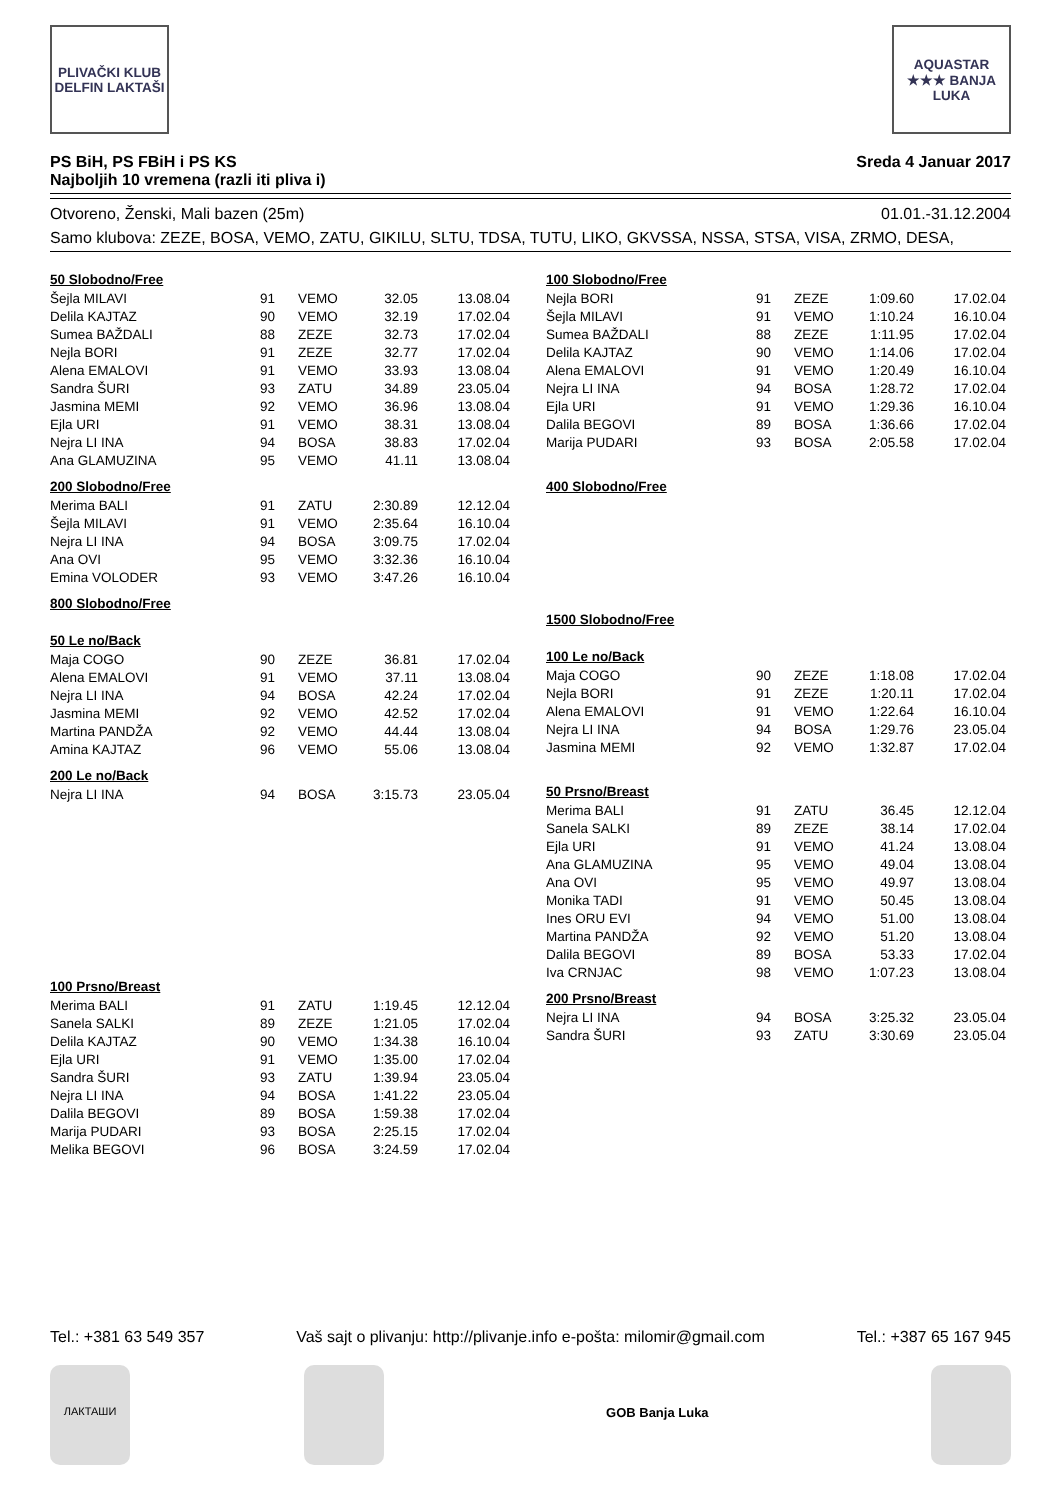PLIVAČKI KLUB DELFIN LAKTAŠI
AQUASTAR ★★★ BANJA LUKA
PS BiH, PS FBiH i PS KS
Najboljih 10 vremena (razli iti pliva i)
Sreda 4 Januar 2017
Otvoreno, Ženski, Mali bazen (25m) 01.01.-31.12.2004
Samo klubova: ZEZE, BOSA, VEMO, ZATU, GIKILU, SLTU, TDSA, TUTU, LIKO, GKVSSA, NSSA, STSA, VISA, ZRMO, DESA,
50 Slobodno/Free
| Šejla MILAVI | 91 | VEMO | 32.05 | 13.08.04 |
| Delila KAJTAZ | 90 | VEMO | 32.19 | 17.02.04 |
| Sumea BAŽDALI | 88 | ZEZE | 32.73 | 17.02.04 |
| Nejla BORI | 91 | ZEZE | 32.77 | 17.02.04 |
| Alena EMALOVI | 91 | VEMO | 33.93 | 13.08.04 |
| Sandra ŠURI | 93 | ZATU | 34.89 | 23.05.04 |
| Jasmina MEMI | 92 | VEMO | 36.96 | 13.08.04 |
| Ejla URI | 91 | VEMO | 38.31 | 13.08.04 |
| Nejra LI INA | 94 | BOSA | 38.83 | 17.02.04 |
| Ana GLAMUZINA | 95 | VEMO | 41.11 | 13.08.04 |
200 Slobodno/Free
| Merima BALI | 91 | ZATU | 2:30.89 | 12.12.04 |
| Šejla MILAVI | 91 | VEMO | 2:35.64 | 16.10.04 |
| Nejra LI INA | 94 | BOSA | 3:09.75 | 17.02.04 |
| Ana OVI | 95 | VEMO | 3:32.36 | 16.10.04 |
| Emina VOLODER | 93 | VEMO | 3:47.26 | 16.10.04 |
800 Slobodno/Free
50 Le no/Back
| Maja COGO | 90 | ZEZE | 36.81 | 17.02.04 |
| Alena EMALOVI | 91 | VEMO | 37.11 | 13.08.04 |
| Nejra LI INA | 94 | BOSA | 42.24 | 17.02.04 |
| Jasmina MEMI | 92 | VEMO | 42.52 | 17.02.04 |
| Martina PANDŽA | 92 | VEMO | 44.44 | 13.08.04 |
| Amina KAJTAZ | 96 | VEMO | 55.06 | 13.08.04 |
200 Le no/Back
| Nejra LI INA | 94 | BOSA | 3:15.73 | 23.05.04 |
100 Prsno/Breast
| Merima BALI | 91 | ZATU | 1:19.45 | 12.12.04 |
| Sanela SALKI | 89 | ZEZE | 1:21.05 | 17.02.04 |
| Delila KAJTAZ | 90 | VEMO | 1:34.38 | 16.10.04 |
| Ejla URI | 91 | VEMO | 1:35.00 | 17.02.04 |
| Sandra ŠURI | 93 | ZATU | 1:39.94 | 23.05.04 |
| Nejra LI INA | 94 | BOSA | 1:41.22 | 23.05.04 |
| Dalila BEGOVI | 89 | BOSA | 1:59.38 | 17.02.04 |
| Marija PUDARI | 93 | BOSA | 2:25.15 | 17.02.04 |
| Melika BEGOVI | 96 | BOSA | 3:24.59 | 17.02.04 |
100 Slobodno/Free
| Nejla BORI | 91 | ZEZE | 1:09.60 | 17.02.04 |
| Šejla MILAVI | 91 | VEMO | 1:10.24 | 16.10.04 |
| Sumea BAŽDALI | 88 | ZEZE | 1:11.95 | 17.02.04 |
| Delila KAJTAZ | 90 | VEMO | 1:14.06 | 17.02.04 |
| Alena EMALOVI | 91 | VEMO | 1:20.49 | 16.10.04 |
| Nejra LI INA | 94 | BOSA | 1:28.72 | 17.02.04 |
| Ejla URI | 91 | VEMO | 1:29.36 | 16.10.04 |
| Dalila BEGOVI | 89 | BOSA | 1:36.66 | 17.02.04 |
| Marija PUDARI | 93 | BOSA | 2:05.58 | 17.02.04 |
400 Slobodno/Free
1500 Slobodno/Free
100 Le no/Back
| Maja COGO | 90 | ZEZE | 1:18.08 | 17.02.04 |
| Nejla BORI | 91 | ZEZE | 1:20.11 | 17.02.04 |
| Alena EMALOVI | 91 | VEMO | 1:22.64 | 16.10.04 |
| Nejra LI INA | 94 | BOSA | 1:29.76 | 23.05.04 |
| Jasmina MEMI | 92 | VEMO | 1:32.87 | 17.02.04 |
50 Prsno/Breast
| Merima BALI | 91 | ZATU | 36.45 | 12.12.04 |
| Sanela SALKI | 89 | ZEZE | 38.14 | 17.02.04 |
| Ejla URI | 91 | VEMO | 41.24 | 13.08.04 |
| Ana GLAMUZINA | 95 | VEMO | 49.04 | 13.08.04 |
| Ana OVI | 95 | VEMO | 49.97 | 13.08.04 |
| Monika TADI | 91 | VEMO | 50.45 | 13.08.04 |
| Ines ORU EVI | 94 | VEMO | 51.00 | 13.08.04 |
| Martina PANDŽA | 92 | VEMO | 51.20 | 13.08.04 |
| Dalila BEGOVI | 89 | BOSA | 53.33 | 17.02.04 |
| Iva CRNJAC | 98 | VEMO | 1:07.23 | 13.08.04 |
200 Prsno/Breast
| Nejra LI INA | 94 | BOSA | 3:25.32 | 23.05.04 |
| Sandra ŠURI | 93 | ZATU | 3:30.69 | 23.05.04 |
Tel.: +381 63 549 357 Vaš sajt o plivanju: http://plivanje.info e-pošta: milomir@gmail.com Tel.: +387 65 167 945
ЛАКТАШИ
GOB Banja Luka